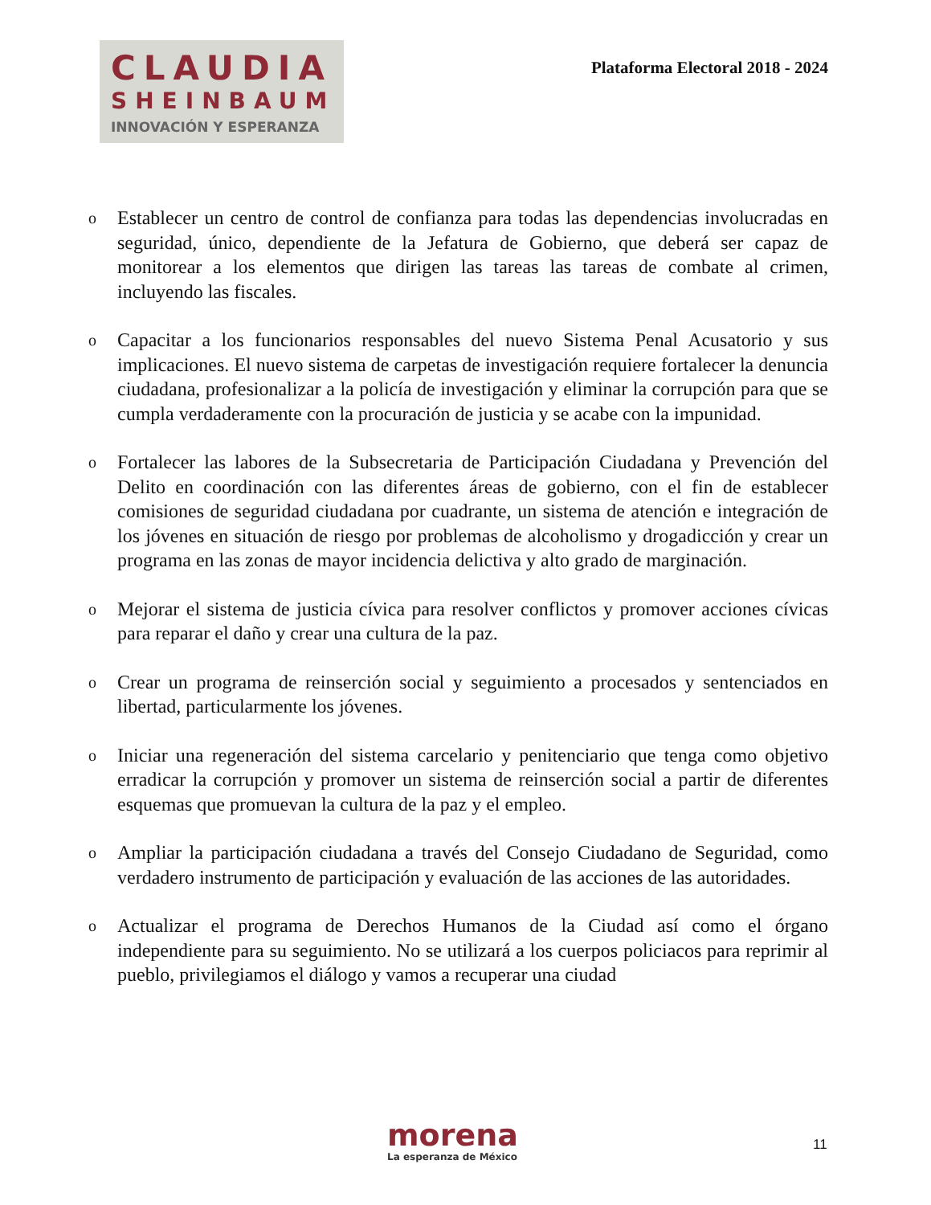CLAUDIA
SHEINBAUM
INNOVACIÓN Y ESPERANZA
Plataforma Electoral 2018 - 2024
o Establecer un centro de control de confianza para todas las dependencias involucradas en seguridad, único, dependiente de la Jefatura de Gobierno, que deberá ser capaz de monitorear a los elementos que dirigen las tareas las tareas de combate al crimen, incluyendo las fiscales.
o Capacitar a los funcionarios responsables del nuevo Sistema Penal Acusatorio y sus implicaciones. El nuevo sistema de carpetas de investigación requiere fortalecer la denuncia ciudadana, profesionalizar a la policía de investigación y eliminar la corrupción para que se cumpla verdaderamente con la procuración de justicia y se acabe con la impunidad.
o Fortalecer las labores de la Subsecretaria de Participación Ciudadana y Prevención del Delito en coordinación con las diferentes áreas de gobierno, con el fin de establecer comisiones de seguridad ciudadana por cuadrante, un sistema de atención e integración de los jóvenes en situación de riesgo por problemas de alcoholismo y drogadicción y crear un programa en las zonas de mayor incidencia delictiva y alto grado de marginación.
o Mejorar el sistema de justicia cívica para resolver conflictos y promover acciones cívicas para reparar el daño y crear una cultura de la paz.
o Crear un programa de reinserción social y seguimiento a procesados y sentenciados en libertad, particularmente los jóvenes.
o Iniciar una regeneración del sistema carcelario y penitenciario que tenga como objetivo erradicar la corrupción y promover un sistema de reinserción social a partir de diferentes esquemas que promuevan la cultura de la paz y el empleo.
o Ampliar la participación ciudadana a través del Consejo Ciudadano de Seguridad, como verdadero instrumento de participación y evaluación de las acciones de las autoridades.
o Actualizar el programa de Derechos Humanos de la Ciudad así como el órgano independiente para su seguimiento. No se utilizará a los cuerpos policiacos para reprimir al pueblo, privilegiamos el diálogo y vamos a recuperar una ciudad
morena
La esperanza de México
11